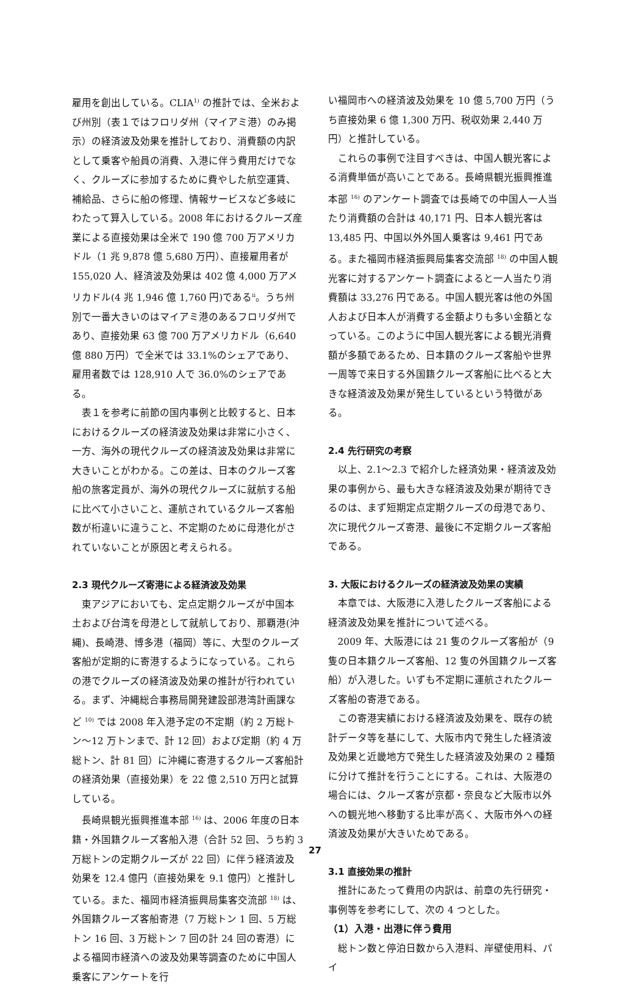雇用を創出している。CLIA<sup>1)</sup> の推計では、全米および州別（表１ではフロリダ州（マイアミ港）のみ掲示）の経済波及効果を推計しており、消費額の内訳として乗客や船員の消費、入港に伴う費用だけでなく、クルーズに参加するために費やした航空運賃、補給品、さらに船の修理、情報サービスなど多岐にわたって算入している。2008 年におけるクルーズ産業による直接効果は全米で 190 億 700 万アメリカドル（1 兆 9,878 億 5,680 万円）、直接雇用者が 155,020 人、経済波及効果は 402 億 4,000 万アメリカドル(4 兆 1,946 億 1,760 円)である<sup>ii</sup>。うち州別で一番大きいのはマイアミ港のあるフロリダ州であり、直接効果 63 億 700 万アメリカドル（6,640 億 880 万円）で全米では 33.1%のシェアであり、雇用者数では 128,910 人で 36.0%のシェアである。
表１を参考に前節の国内事例と比較すると、日本におけるクルーズの経済波及効果は非常に小さく、一方、海外の現代クルーズの経済波及効果は非常に大きいことがわかる。この差は、日本のクルーズ客船の旅客定員が、海外の現代クルーズに就航する船に比べて小さいこと、運航されているクルーズ客船数が桁違いに違うこと、不定期のために母港化がされていないことが原因と考えられる。
2.3 現代クルーズ寄港による経済波及効果
東アジアにおいても、定点定期クルーズが中国本土および台湾を母港として就航しており、那覇港(沖縄)、長崎港、博多港（福岡）等に、大型のクルーズ客船が定期的に寄港するようになっている。これらの港でクルーズの経済波及効果の推計が行われている。まず、沖縄総合事務局開発建設部港湾計画課など <sup>10)</sup> では 2008 年入港予定の不定期（約 2 万総トン～12 万トンまで、計 12 回）および定期（約 4 万総トン、計 81 回）に沖縄に寄港するクルーズ客船計の経済効果（直接効果）を 22 億 2,510 万円と試算している。
長崎県観光振興推進本部 <sup>16)</sup> は、2006 年度の日本籍・外国籍クルーズ客船入港（合計 52 回、うち約 3 万総トンの定期クルーズが 22 回）に伴う経済波及効果を 12.4 億円（直接効果を 9.1 億円）と推計している。また、福岡市経済振興局集客交流部 <sup>18)</sup> は、外国籍クルーズ客船寄港（7 万総トン 1 回、5 万総トン 16 回、3 万総トン 7 回の計 24 回の寄港）による福岡市経済への波及効果等調査のために中国人乗客にアンケートを行
い福岡市への経済波及効果を 10 億 5,700 万円（うち直接効果 6 億 1,300 万円、税収効果 2,440 万円）と推計している。
これらの事例で注目すべきは、中国人観光客による消費単価が高いことである。長崎県観光振興推進本部 <sup>16)</sup> のアンケート調査では長崎での中国人一人当たり消費額の合計は 40,171 円、日本人観光客は 13,485 円、中国以外外国人乗客は 9,461 円である。また福岡市経済振興局集客交流部 <sup>18)</sup> の中国人観光客に対するアンケート調査によると一人当たり消費額は 33,276 円である。中国人観光客は他の外国人および日本人が消費する金額よりも多い金額となっている。このように中国人観光客による観光消費額が多額であるため、日本籍のクルーズ客船や世界一周等で来日する外国籍クルーズ客船に比べると大きな経済波及効果が発生しているという特徴がある。
2.4 先行研究の考察
以上、2.1～2.3 で紹介した経済効果・経済波及効果の事例から、最も大きな経済波及効果が期待できるのは、まず短期定点定期クルーズの母港であり、次に現代クルーズ寄港、最後に不定期クルーズ客船である。
3. 大阪におけるクルーズの経済波及効果の実績
本章では、大阪港に入港したクルーズ客船による経済波及効果を推計について述べる。
2009 年、大阪港には 21 隻のクルーズ客船が（9 隻の日本籍クルーズ客船、12 隻の外国籍クルーズ客船）が入港した。いずも不定期に運航されたクルーズ客船の寄港である。
この寄港実績における経済波及効果を、既存の統計データ等を基にして、大阪市内で発生した経済波及効果と近畿地方で発生した経済波及効果の 2 種類に分けて推計を行うことにする。これは、大阪港の場合には、クルーズ客が京都・奈良など大阪市以外への観光地へ移動する比率が高く、大阪市外への経済波及効果が大きいためである。
3.1 直接効果の推計
推計にあたって費用の内訳は、前章の先行研究・事例等を参考にして、次の 4 つとした。
（1）入港・出港に伴う費用
総トン数と停泊日数から入港料、岸壁使用料、パイ
27